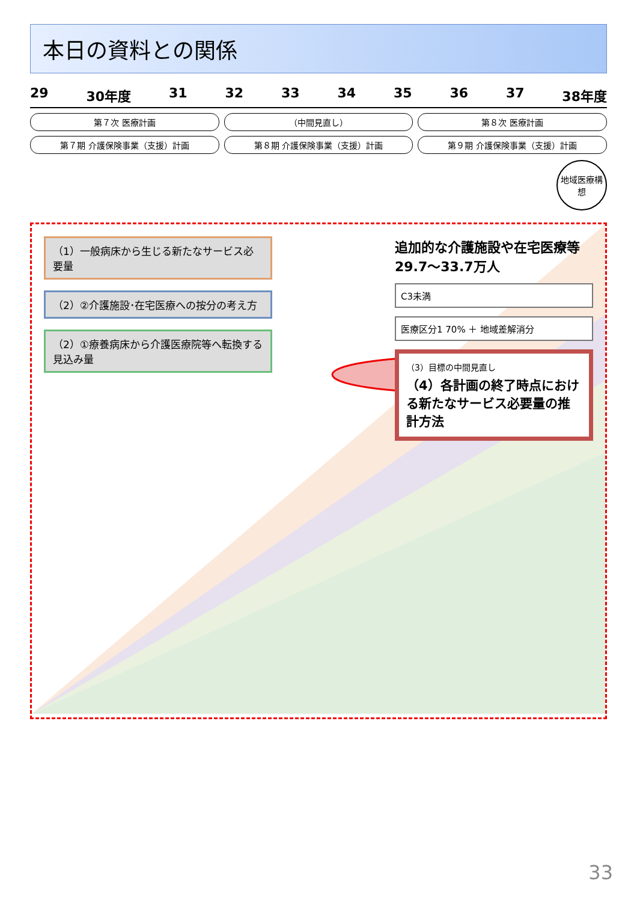本日の資料との関係
29 30年度 31 32 33 34 35 36 37 38年度
第７次 医療計画 （中間見直し） 第８次 医療計画
第７期 介護保険事業（支援）計画 第８期 介護保険事業（支援）計画 第９期 介護保険事業（支援）計画
地域医療構想
（1）一般病床から生じる新たなサービス必要量
（2）②介護施設･在宅医療への按分の考え方
（2）①療養病床から介護医療院等へ転換する見込み量
追加的な介護施設や在宅医療等
29.7～33.7万人
C3未満
医療区分1 70% ＋ 地域差解消分
（3）目標の中間見直し
（4）各計画の終了時点における新たなサービス必要量の推計方法
33